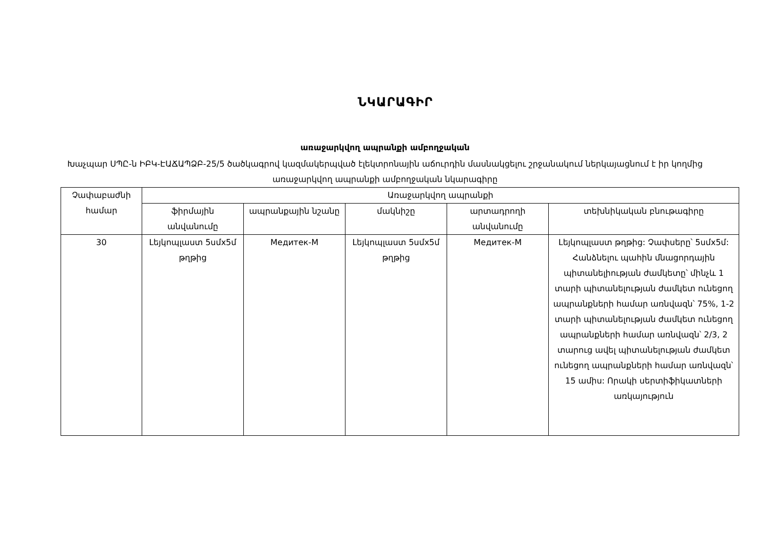ՆԿԱՐԱԳԻՐ
առաջարկվող ապրանքի ամբողջական
Խաչպար ՍՊԸ-ն ԻԲԿ-ԷԱՃԱՊՁԲ-25/5 ծածկագրով կազմակերպված էլեկտրոնային աճուրդին մասնակցելու շրջանակում ներկայացնում է իր կողմից առաջարկվող ապրանքի ամբողջական նկարագիրը
| Չափաբաժնի համար | Առաջարկվող ապրանքի | | | | |
| --- | --- | --- | --- | --- | --- |
| | ֆիրմային անվանումը | ապրանքային նշանը | մակնիշը | արտադրողի անվանումը | տեխնիկական բնութագիրը |
| 30 | Լեյկոպլաստ 5սմx5մ թղթից | Медитек-М | Լեյկոպլաստ 5սմx5մ թղթից | Медитек-М | Լեյկոպլաստ թղթից: Չափսերը՝ 5սմx5մ: Հանձնելու պահին մնացորդային պիտանելիության ժամկետը՝ մինչև 1 տարի պիտանելության ժամկետ ունեցող ապրանքների համար առնվազն՝ 75%, 1-2 տարի պիտանելության ժամկետ ունեցող ապրանքների համար առնվազն՝ 2/3, 2 տարուց ավել պիտանելության ժամկետ ունեցող ապրանքների համար առնվազն՝ 15 ամիս: Որակի սերտիֆիկատների առկայություն |